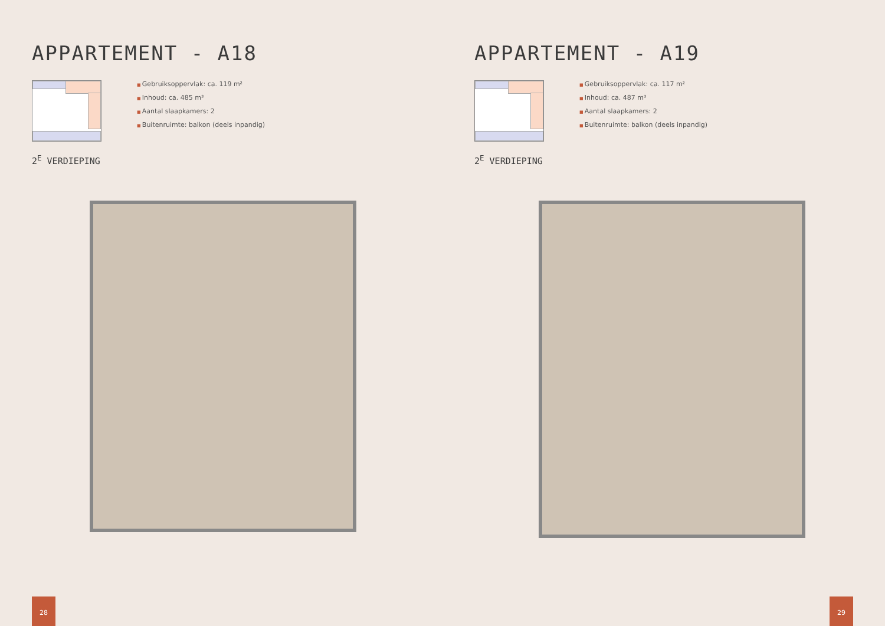APPARTEMENT - A18
Gebruiksoppervlak: ca. 119 m²
Inhoud: ca. 485 m³
Aantal slaapkamers: 2
Buitenruimte: balkon (deels inpandig)
2<sup>E</sup> VERDIEPING
28
APPARTEMENT - A19
Gebruiksoppervlak: ca. 117 m²
Inhoud: ca. 487 m³
Aantal slaapkamers: 2
Buitenruimte: balkon (deels inpandig)
2<sup>E</sup> VERDIEPING
29